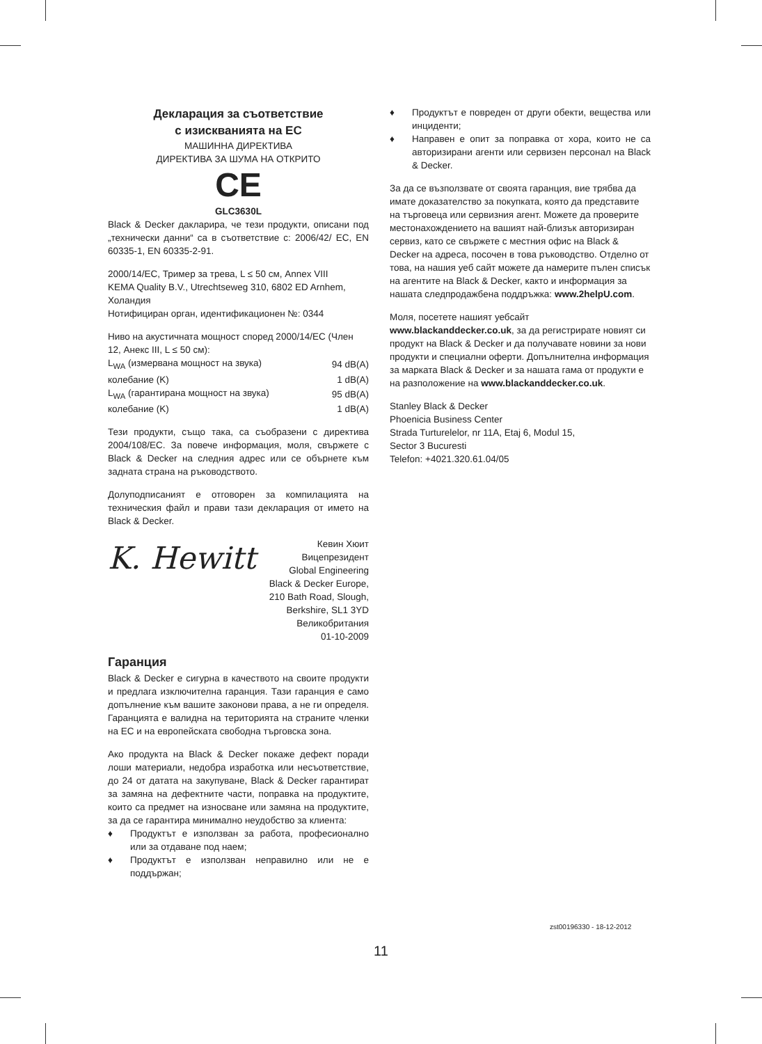Декларация за съответствие
с изискванията на ЕС
МАШИННА ДИРЕКТИВА
ДИРЕКТИВА ЗА ШУМА НА ОТКРИТО
CE
GLC3630L
Black & Decker дакларира, че тези продукти, описани под „технически данни“ са в съответствие с: 2006/42/ EC, EN 60335-1, EN 60335-2-91.
2000/14/EC, Тример за трева, L ≤ 50 см, Annex VIII
KEMA Quality B.V., Utrechtseweg 310, 6802 ED Arnhem, Холандия
Нотифициран орган, идентификационен №: 0344
Ниво на акустичната мощност според 2000/14/EC (Член 12, Анекс III, L ≤ 50 см):
| L<sub>WA</sub> (измервана мощност на звука) | 94 dB(A) |
| колебание (K) | 1 dB(A) |
| L<sub>WA</sub> (гарантирана мощност на звука) | 95 dB(A) |
| колебание (K) | 1 dB(A) |
Тези продукти, също така, са съобразени с директива 2004/108/EC. За повече информация, моля, свържете с Black & Decker на следния адрес или се обърнете към задната страна на ръководството.
Долуподписаният е отговорен за компилацията на техническия файл и прави тази декларация от името на Black & Decker.
K. Hewitt
Кевин Хюит
Вицепрезидент
Global Engineering
Black & Decker Europe,
210 Bath Road, Slough,
Berkshire, SL1 3YD
Великобритания
01-10-2009
Гаранция
Black & Decker е сигурна в качеството на своите продукти и предлага изключителна гаранция. Тази гаранция е само допълнение към вашите законови права, а не ги определя. Гаранцията е валидна на територията на страните членки на ЕС и на европейската свободна търговска зона.
Ако продукта на Black & Decker покаже дефект поради лоши материали, недобра изработка или несъответствие, до 24 от датата на закупуване, Black & Decker гарантират за замяна на дефектните части, поправка на продуктите, които са предмет на износване или замяна на продуктите, за да се гарантира минимално неудобство за клиента:
♦ Продуктът е използван за работа, професионално или за отдаване под наем;
♦ Продуктът е използван неправилно или не е поддържан;
♦ Продуктът е повреден от други обекти, вещества или инциденти;
♦ Направен е опит за поправка от хора, които не са авторизирани агенти или сервизен персонал на Black & Decker.
За да се възползвате от своята гаранция, вие трябва да имате доказателство за покупката, която да представите на търговеца или сервизния агент. Можете да проверите местонахождението на вашият най-близък авторизиран сервиз, като се свържете с местния офис на Black & Decker на адреса, посочен в това ръководство. Отделно от това, на нашия уеб сайт можете да намерите пълен списък на агентите на Black & Decker, както и информация за нашата следпродажбена поддръжка: www.2helpU.com.
Моля, посетете нашият уебсайт www.blackanddecker.co.uk, за да регистрирате новият си продукт на Black & Decker и да получавате новини за нови продукти и специални оферти. Допълнителна информация за марката Black & Decker и за нашата гама от продукти е на разположение на www.blackanddecker.co.uk.
Stanley Black & Decker
Phoenicia Business Center
Strada Turturelelor, nr 11A, Etaj 6, Modul 15,
Sector 3 Bucuresti
Telefon: +4021.320.61.04/05
zst00196330 - 18-12-2012
11